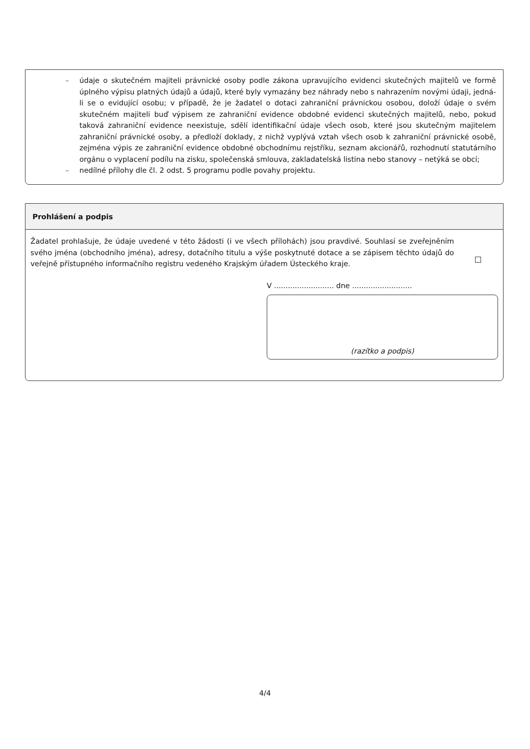– údaje o skutečném majiteli právnické osoby podle zákona upravujícího evidenci skutečných majitelů ve formě úplného výpisu platných údajů a údajů, které byly vymazány bez náhrady nebo s nahrazením novými údaji, jedná-li se o evidující osobu; v případě, že je žadatel o dotaci zahraniční právnickou osobou, doloží údaje o svém skutečném majiteli buď výpisem ze zahraniční evidence obdobné evidenci skutečných majitelů, nebo, pokud taková zahraniční evidence neexistuje, sdělí identifikační údaje všech osob, které jsou skutečným majitelem zahraniční právnické osoby, a předloží doklady, z nichž vyplývá vztah všech osob k zahraniční právnické osobě, zejména výpis ze zahraniční evidence obdobné obchodnímu rejstříku, seznam akcionářů, rozhodnutí statutárního orgánu o vyplacení podílu na zisku, společenská smlouva, zakladatelská listina nebo stanovy – netýká se obcí;
– nedílné přílohy dle čl. 2 odst. 5 programu podle povahy projektu.
Prohlášení a podpis
Žadatel prohlašuje, že údaje uvedené v této žádosti (i ve všech přílohách) jsou pravdivé. Souhlasí se zveřejněním svého jména (obchodního jména), adresy, dotačního titulu a výše poskytnuté dotace a se zápisem těchto údajů do veřejně přístupného informačního registru vedeného Krajským úřadem Ústeckého kraje.
V .......................... dne ..........................
(razítko a podpis)
4/4